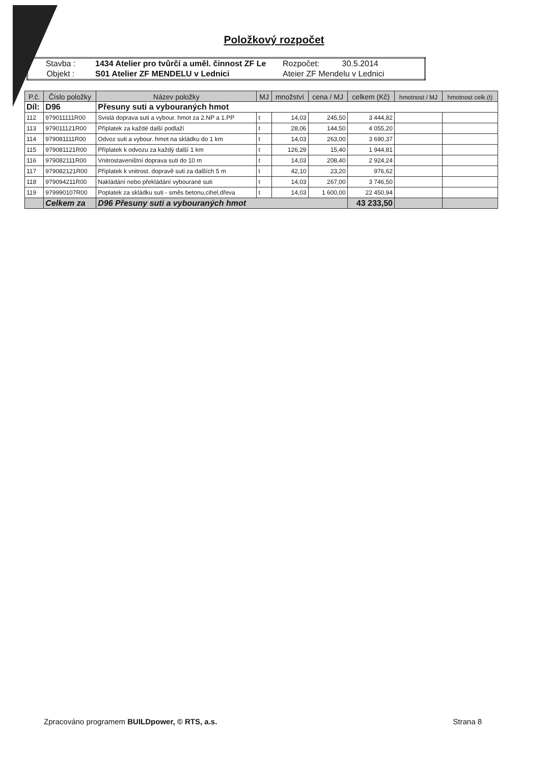Položkový rozpočet
| Stavba : | 1434 Atelier pro tvůrčí a uměl. činnost ZF Le | Rozpočet: 30.5.2014 |
| Objekt : | S01 Atelier ZF MENDELU v Lednici | Ateier ZF Mendelu v Lednici |
| P.č. | Číslo položky | Název položky | MJ | množství | cena / MJ | celkem (Kč) | hmotnost / MJ | hmotnost celk.(t) |
| --- | --- | --- | --- | --- | --- | --- | --- | --- |
| Díl: | D96 | Přesuny suti a vybouraných hmot | | | | | | |
| 112 | 979011111R00 | Svislá doprava suti a vybour. hmot za 2.NP a 1.PP | t | 14,03 | 245,50 | 3 444,82 | | |
| 113 | 979011121R00 | Příplatek za každé další podlaží | t | 28,06 | 144,50 | 4 055,20 | | |
| 114 | 979081111R00 | Odvoz suti a vybour. hmot na skládku do 1 km | t | 14,03 | 263,00 | 3 690,37 | | |
| 115 | 979081121R00 | Příplatek k odvozu za každý další 1 km | t | 126,29 | 15,40 | 1 944,81 | | |
| 116 | 979082111R00 | Vnitrostaveništní doprava suti do 10 m | t | 14,03 | 208,40 | 2 924,24 | | |
| 117 | 979082121R00 | Příplatek k vnitrost. dopravě suti za dalších 5 m | t | 42,10 | 23,20 | 976,62 | | |
| 118 | 979094211R00 | Nakládání nebo překládání vybourané suti | t | 14,03 | 267,00 | 3 746,50 | | |
| 119 | 979990107R00 | Poplatek za skládku suti - směs betonu,cihel,dřeva | t | 14,03 | 1 600,00 | 22 450,94 | | |
| | Celkem za | D96 Přesuny suti a vybouraných hmot | | | | 43 233,50 | | |
Zpracováno programem BUILDpower, © RTS, a.s. Strana 8